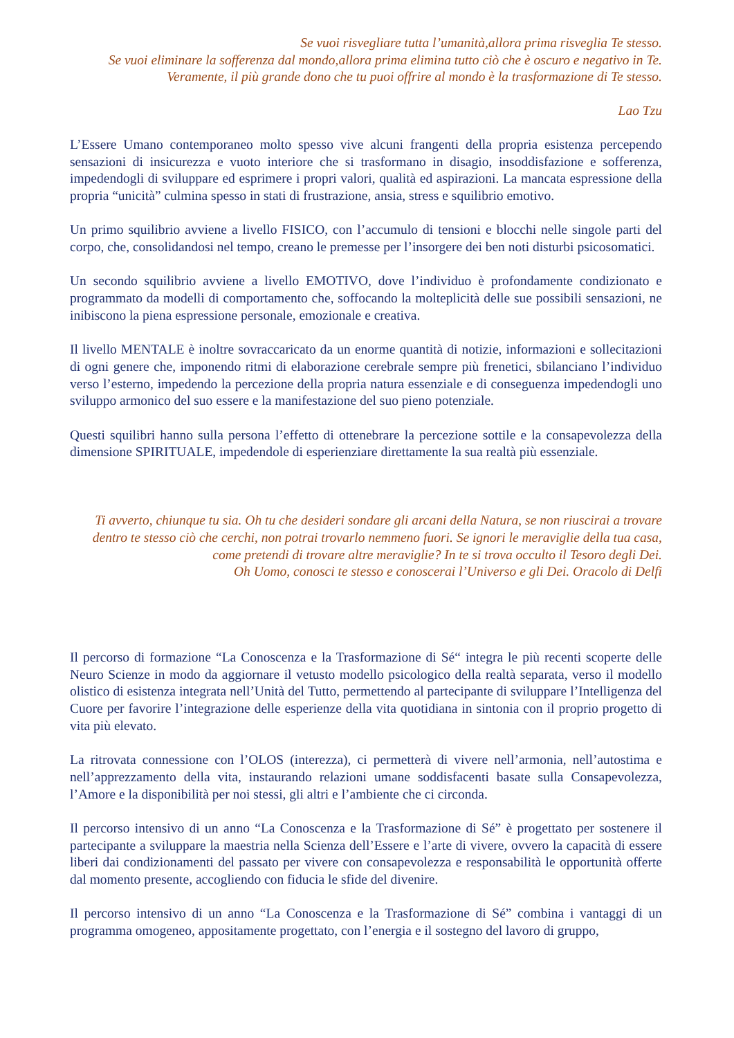Se vuoi risvegliare tutta l’umanità,allora prima risveglia Te stesso.
Se vuoi eliminare la sofferenza dal mondo,allora prima elimina tutto ciò che è oscuro e negativo in Te. Veramente, il più grande dono che tu puoi offrire al mondo è la trasformazione di Te stesso.
Lao Tzu
L’Essere Umano contemporaneo molto spesso vive alcuni frangenti della propria esistenza percependo sensazioni di insicurezza e vuoto interiore che si trasformano in disagio, insoddisfazione e sofferenza, impedendogli di sviluppare ed esprimere i propri valori, qualità ed aspirazioni. La mancata espressione della propria “unicità” culmina spesso in stati di frustrazione, ansia, stress e squilibrio emotivo.
Un primo squilibrio avviene a livello FISICO, con l’accumulo di tensioni e blocchi nelle singole parti del corpo, che, consolidandosi nel tempo, creano le premesse per l’insorgere dei ben noti disturbi psicosomatici.
Un secondo squilibrio avviene a livello EMOTIVO, dove l’individuo è profondamente condizionato e programmato da modelli di comportamento che, soffocando la molteplicità delle sue possibili sensazioni, ne inibiscono la piena espressione personale, emozionale e creativa.
Il livello MENTALE è inoltre sovraccaricato da un enorme quantità di notizie, informazioni e sollecitazioni di ogni genere che, imponendo ritmi di elaborazione cerebrale sempre più frenetici, sbilanciano l’individuo verso l’esterno, impedendo la percezione della propria natura essenziale e di conseguenza impedendogli uno sviluppo armonico del suo essere e la manifestazione del suo pieno potenziale.
Questi squilibri hanno sulla persona l’effetto di ottenebrare la percezione sottile e la consapevolezza della dimensione SPIRITUALE, impedendole di esperienziare direttamente la sua realtà più essenziale.
Ti avverto, chiunque tu sia. Oh tu che desideri sondare gli arcani della Natura, se non riuscirai a trovare dentro te stesso ciò che cerchi, non potrai trovarlo nemmeno fuori. Se ignori le meraviglie della tua casa, come pretendi di trovare altre meraviglie? In te si trova occulto il Tesoro degli Dei.
Oh Uomo, conosci te stesso e conoscerai l’Universo e gli Dei. Oracolo di Delfi
Il percorso di formazione “La Conoscenza e la Trasformazione di Sé“ integra le più recenti scoperte delle Neuro Scienze in modo da aggiornare il vetusto modello psicologico della realtà separata, verso il modello olistico di esistenza integrata nell’Unità del Tutto, permettendo al partecipante di sviluppare l’Intelligenza del Cuore per favorire l’integrazione delle esperienze della vita quotidiana in sintonia con il proprio progetto di vita più elevato.
La ritrovata connessione con l’OLOS (interezza), ci permetterà di vivere nell’armonia, nell’autostima e nell’apprezzamento della vita, instaurando relazioni umane soddisfacenti basate sulla Consapevolezza, l’Amore e la disponibilità per noi stessi, gli altri e l’ambiente che ci circonda.
Il percorso intensivo di un anno “La Conoscenza e la Trasformazione di Sé” è progettato per sostenere il partecipante a sviluppare la maestria nella Scienza dell’Essere e l’arte di vivere, ovvero la capacità di essere liberi dai condizionamenti del passato per vivere con consapevolezza e responsabilità le opportunità offerte dal momento presente, accogliendo con fiducia le sfide del divenire.
Il percorso intensivo di un anno “La Conoscenza e la Trasformazione di Sé” combina i vantaggi di un programma omogeneo, appositamente progettato, con l’energia e il sostegno del lavoro di gruppo,